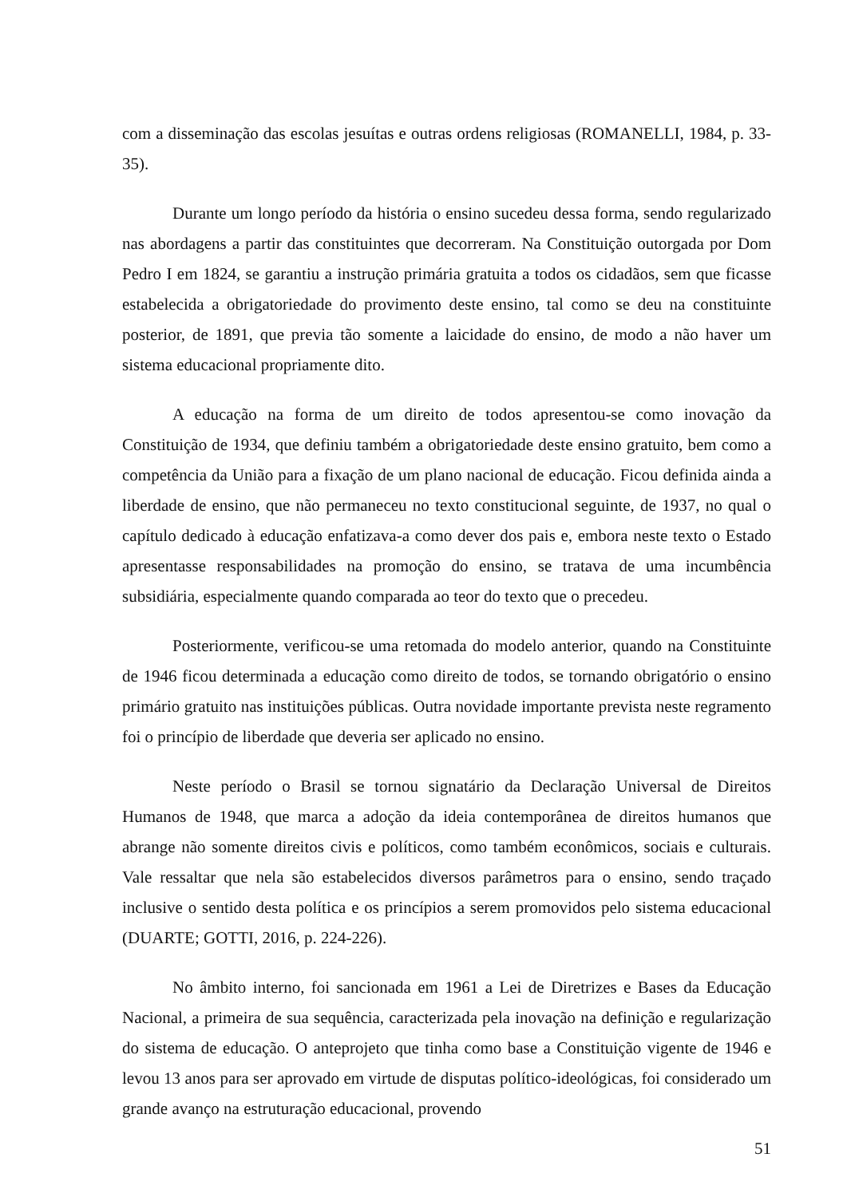com a disseminação das escolas jesuítas e outras ordens religiosas (ROMANELLI, 1984, p. 33-35).
Durante um longo período da história o ensino sucedeu dessa forma, sendo regularizado nas abordagens a partir das constituintes que decorreram. Na Constituição outorgada por Dom Pedro I em 1824, se garantiu a instrução primária gratuita a todos os cidadãos, sem que ficasse estabelecida a obrigatoriedade do provimento deste ensino, tal como se deu na constituinte posterior, de 1891, que previa tão somente a laicidade do ensino, de modo a não haver um sistema educacional propriamente dito.
A educação na forma de um direito de todos apresentou-se como inovação da Constituição de 1934, que definiu também a obrigatoriedade deste ensino gratuito, bem como a competência da União para a fixação de um plano nacional de educação. Ficou definida ainda a liberdade de ensino, que não permaneceu no texto constitucional seguinte, de 1937, no qual o capítulo dedicado à educação enfatizava-a como dever dos pais e, embora neste texto o Estado apresentasse responsabilidades na promoção do ensino, se tratava de uma incumbência subsidiária, especialmente quando comparada ao teor do texto que o precedeu.
Posteriormente, verificou-se uma retomada do modelo anterior, quando na Constituinte de 1946 ficou determinada a educação como direito de todos, se tornando obrigatório o ensino primário gratuito nas instituições públicas. Outra novidade importante prevista neste regramento foi o princípio de liberdade que deveria ser aplicado no ensino.
Neste período o Brasil se tornou signatário da Declaração Universal de Direitos Humanos de 1948, que marca a adoção da ideia contemporânea de direitos humanos que abrange não somente direitos civis e políticos, como também econômicos, sociais e culturais. Vale ressaltar que nela são estabelecidos diversos parâmetros para o ensino, sendo traçado inclusive o sentido desta política e os princípios a serem promovidos pelo sistema educacional (DUARTE; GOTTI, 2016, p. 224-226).
No âmbito interno, foi sancionada em 1961 a Lei de Diretrizes e Bases da Educação Nacional, a primeira de sua sequência, caracterizada pela inovação na definição e regularização do sistema de educação. O anteprojeto que tinha como base a Constituição vigente de 1946 e levou 13 anos para ser aprovado em virtude de disputas político-ideológicas, foi considerado um grande avanço na estruturação educacional, provendo
51